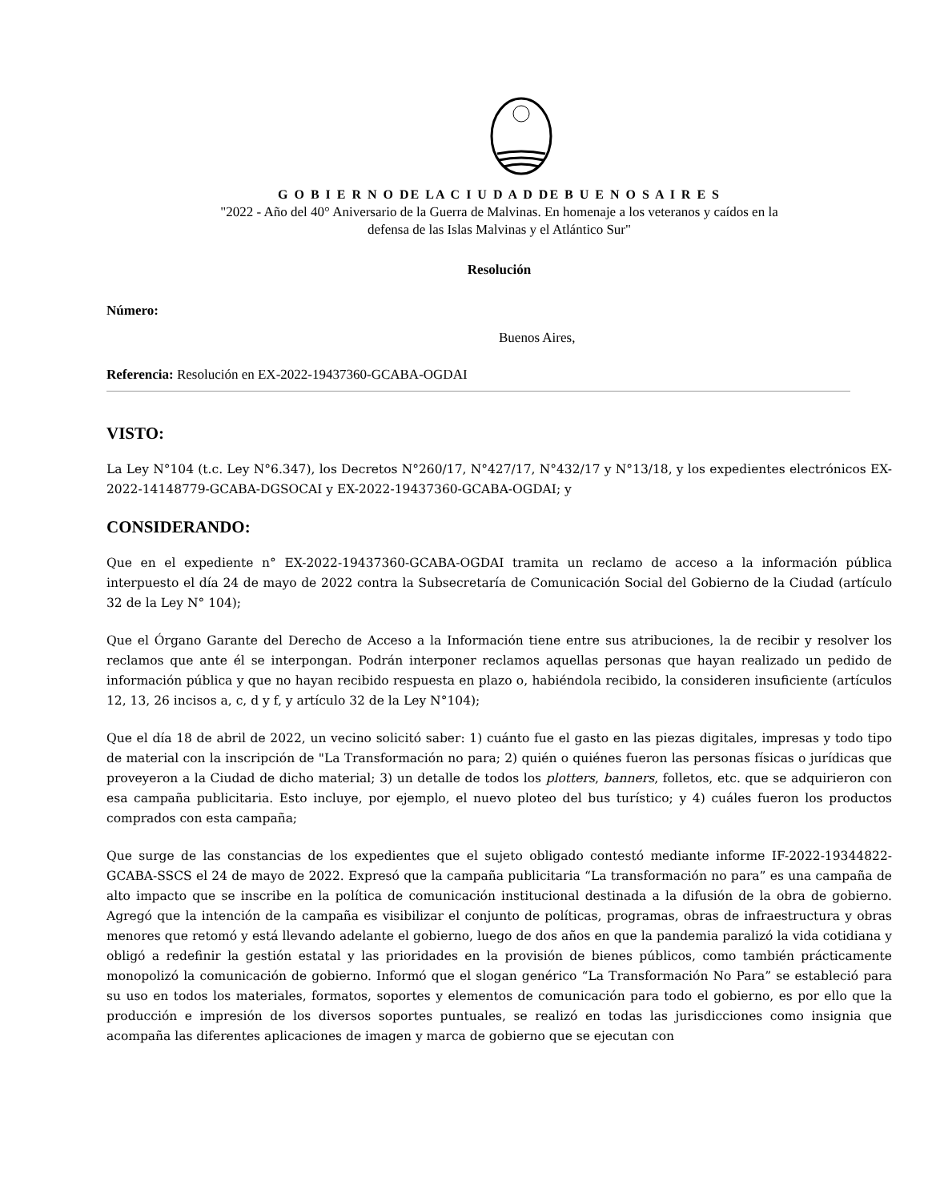G O B I E R N O DE LA C I U D A D DE B U E N O S A I R E S
"2022 - Año del 40° Aniversario de la Guerra de Malvinas. En homenaje a los veteranos y caídos en la
defensa de las Islas Malvinas y el Atlántico Sur"
Resolución
Número:
Buenos Aires,
Referencia: Resolución en EX-2022-19437360-GCABA-OGDAI
VISTO:
La Ley N°104 (t.c. Ley N°6.347), los Decretos N°260/17, N°427/17, N°432/17 y N°13/18, y los expedientes electrónicos EX-2022-14148779-GCABA-DGSOCAI y EX-2022-19437360-GCABA-OGDAI; y
CONSIDERANDO:
Que en el expediente n° EX-2022-19437360-GCABA-OGDAI tramita un reclamo de acceso a la información pública interpuesto el día 24 de mayo de 2022 contra la Subsecretaría de Comunicación Social del Gobierno de la Ciudad (artículo 32 de la Ley N° 104);
Que el Órgano Garante del Derecho de Acceso a la Información tiene entre sus atribuciones, la de recibir y resolver los reclamos que ante él se interpongan. Podrán interponer reclamos aquellas personas que hayan realizado un pedido de información pública y que no hayan recibido respuesta en plazo o, habiéndola recibido, la consideren insuficiente (artículos 12, 13, 26 incisos a, c, d y f, y artículo 32 de la Ley N°104);
Que el día 18 de abril de 2022, un vecino solicitó saber: 1) cuánto fue el gasto en las piezas digitales, impresas y todo tipo de material con la inscripción de "La Transformación no para; 2) quién o quiénes fueron las personas físicas o jurídicas que proveyeron a la Ciudad de dicho material; 3) un detalle de todos los plotters, banners, folletos, etc. que se adquirieron con esa campaña publicitaria. Esto incluye, por ejemplo, el nuevo ploteo del bus turístico; y 4) cuáles fueron los productos comprados con esta campaña;
Que surge de las constancias de los expedientes que el sujeto obligado contestó mediante informe IF-2022-19344822-GCABA-SSCS el 24 de mayo de 2022. Expresó que la campaña publicitaria “La transformación no para” es una campaña de alto impacto que se inscribe en la política de comunicación institucional destinada a la difusión de la obra de gobierno. Agregó que la intención de la campaña es visibilizar el conjunto de políticas, programas, obras de infraestructura y obras menores que retomó y está llevando adelante el gobierno, luego de dos años en que la pandemia paralizó la vida cotidiana y obligó a redefinir la gestión estatal y las prioridades en la provisión de bienes públicos, como también prácticamente monopolizó la comunicación de gobierno. Informó que el slogan genérico “La Transformación No Para” se estableció para su uso en todos los materiales, formatos, soportes y elementos de comunicación para todo el gobierno, es por ello que la producción e impresión de los diversos soportes puntuales, se realizó en todas las jurisdicciones como insignia que acompaña las diferentes aplicaciones de imagen y marca de gobierno que se ejecutan con